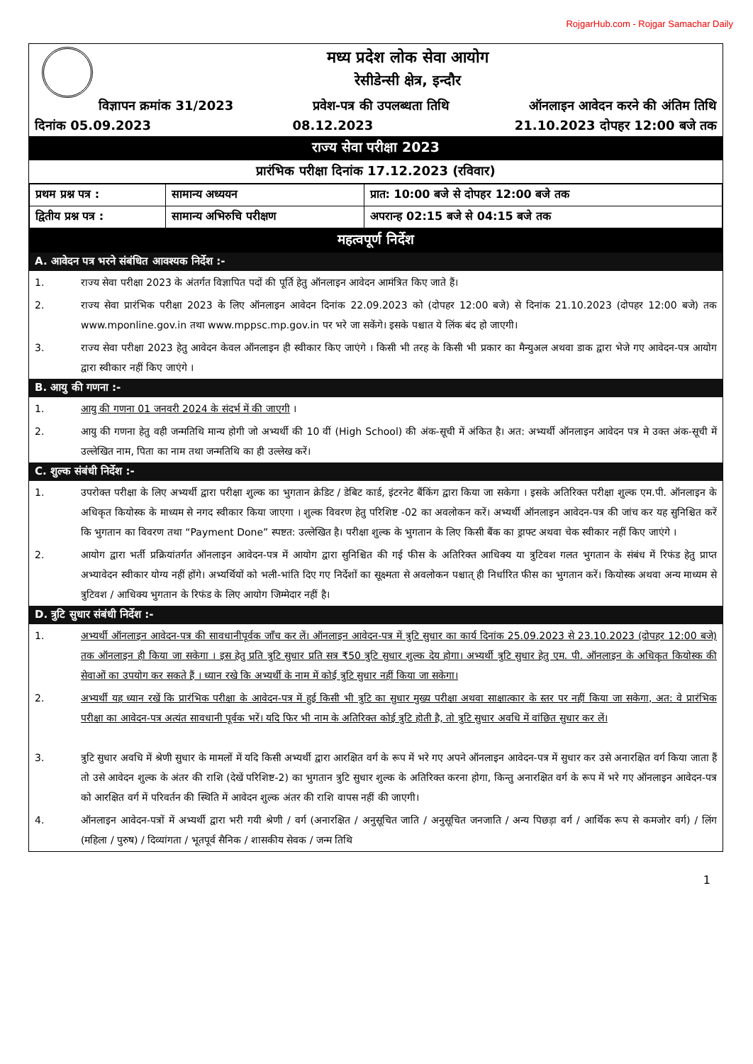RojgarHub.com - Rojgar Samachar Daily
मध्य प्रदेश लोक सेवा आयोग
रेसीडेन्सी क्षेत्र, इन्दौर
विज्ञापन क्रमांक 31/2023 प्रवेश-पत्र की उपलब्धता तिथि ऑनलाइन आवेदन करने की अंतिम तिथि
दिनांक 05.09.2023 08.12.2023 21.10.2023 दोपहर 12:00 बजे तक
राज्य सेवा परीक्षा 2023
प्रारंभिक परीक्षा दिनांक 17.12.2023 (रविवार)
| प्रथम प्रश्न पत्र : | सामान्य अध्ययन | प्रात: 10:00 बजे से दोपहर 12:00 बजे तक |
| द्वितीय प्रश्न पत्र : | सामान्य अभिरुचि परीक्षण | अपरान्ह 02:15 बजे से 04:15 बजे तक |
महत्वपूर्ण निर्देश
A. आवेदन पत्र भरने संबंधित आवश्यक निर्देश :-
1. राज्य सेवा परीक्षा 2023 के अंतर्गत विज्ञापित पदों की पूर्ति हेतु ऑनलाइन आवेदन आमंत्रित किए जाते हैं।
2. राज्य सेवा प्रारंभिक परीक्षा 2023 के लिए ऑनलाइन आवेदन दिनांक 22.09.2023 को (दोपहर 12:00 बजे) से दिनांक 21.10.2023 (दोपहर 12:00 बजे) तक www.mponline.gov.in तथा www.mppsc.mp.gov.in पर भरे जा सकेंगे। इसके पश्चात ये लिंक बंद हो जाएगी।
3. राज्य सेवा परीक्षा 2023 हेतु आवेदन केवल ऑनलाइन ही स्वीकार किए जाएंगे । किसी भी तरह के किसी भी प्रकार का मैन्युअल अथवा डाक द्वारा भेजे गए आवेदन-पत्र आयोग द्वारा स्वीकार नहीं किए जाएंगे ।
B. आयु की गणना :-
1. आयु की गणना 01 जनवरी 2024 के संदर्भ में की जाएगी ।
2. आयु की गणना हेतु वही जन्मतिथि मान्य होगी जो अभ्यर्थी की 10 वीं (High School) की अंक-सूची में अंकित है। अत: अभ्यर्थी ऑनलाइन आवेदन पत्र मे उक्त अंक-सूची में उल्लेखित नाम, पिता का नाम तथा जन्मतिथि का ही उल्लेख करें।
C. शुल्क संबंधी निर्देश :-
1. उपरोक्त परीक्षा के लिए अभ्यर्थी द्वारा परीक्षा शुल्क का भुगतान क्रेडिट / डेबिट कार्ड, इंटरनेट बैंकिंग द्वारा किया जा सकेगा । इसके अतिरिक्त परीक्षा शुल्क एम.पी. ऑनलाइन के अधिकृत कियोस्क के माध्यम से नगद स्वीकार किया जाएगा । शुल्क विवरण हेतु परिशिष्ट -02 का अवलोकन करें। अभ्यर्थी ऑनलाइन आवेदन-पत्र की जांच कर यह सुनिश्चित करें कि भुगतान का विवरण तथा “Payment Done” स्पष्टत: उल्लेखित है। परीक्षा शुल्क के भुगतान के लिए किसी बैंक का ड्राफ्ट अथवा चेक स्वीकार नहीं किए जाएंगे ।
2. आयोग द्वारा भर्ती प्रक्रियांतर्गत ऑनलाइन आवेदन-पत्र में आयोग द्वारा सुनिश्चित की गई फीस के अतिरिक्त आधिक्य या त्रुटिवश गलत भुगतान के संबंध में रिफंड हेतु प्राप्त अभ्यावेदन स्वीकार योग्य नहीं होंगे। अभ्यर्थियों को भली-भांति दिए गए निर्देशों का सूक्ष्मता से अवलोकन पश्चात् ही निर्धारित फीस का भुगतान करें। कियोस्क अथवा अन्य माध्यम से त्रुटिवश / आधिक्य भुगतान के रिफंड के लिए आयोग जिम्मेदार नहीं है।
D. त्रुटि सुधार संबंधी निर्देश :-
1. अभ्यर्थी ऑनलाइन आवेदन-पत्र की सावधानीपूर्वक जाँच कर लें। ऑनलाइन आवेदन-पत्र में त्रुटि सुधार का कार्य दिनांक 25.09.2023 से 23.10.2023 (दोपहर 12:00 बजे) तक ऑनलाइन ही किया जा सकेगा । इस हेतु प्रति त्रुटि सुधार प्रति सत्र ₹50 त्रुटि सुधार शुल्क देय होगा। अभ्यर्थी त्रुटि सुधार हेतु एम. पी. ऑनलाइन के अधिकृत कियोस्क की सेवाओं का उपयोग कर सकते हैं । ध्यान रखे कि अभ्यर्थी के नाम में कोई त्रुटि सुधार नहीं किया जा सकेगा।
2. अभ्यर्थी यह ध्यान रखें कि प्रारंभिक परीक्षा के आवेदन-पत्र में हुई किसी भी त्रुटि का सुधार मुख्य परीक्षा अथवा साक्षात्कार के स्तर पर नहीं किया जा सकेगा, अत: वे प्रारंभिक परीक्षा का आवेदन-पत्र अत्यंत सावधानी पूर्वक भरें। यदि फिर भी नाम के अतिरिक्त कोई त्रुटि होती है, तो त्रुटि सुधार अवधि में वांछित सुधार कर लें।
3. त्रुटि सुधार अवधि में श्रेणी सुधार के मामलों में यदि किसी अभ्यर्थी द्वारा आरक्षित वर्ग के रूप में भरे गए अपने ऑनलाइन आवेदन-पत्र में सुधार कर उसे अनारक्षित वर्ग किया जाता हैं तो उसे आवेदन शुल्क के अंतर की राशि (देखें परिशिष्ट-2) का भुगतान त्रुटि सुधार शुल्क के अतिरिक्त करना होगा, किन्तु अनारक्षित वर्ग के रूप में भरे गए ऑनलाइन आवेदन-पत्र को आरक्षित वर्ग में परिवर्तन की स्थिति में आवेदन शुल्क अंतर की राशि वापस नहीं की जाएगी।
4. ऑनलाइन आवेदन-पत्रों में अभ्यर्थी द्वारा भरी गयी श्रेणी / वर्ग (अनारक्षित / अनुसूचित जाति / अनुसूचित जनजाति / अन्य पिछड़ा वर्ग / आर्थिक रूप से कमजोर वर्ग) / लिंग (महिला / पुरुष) / दिव्यांगता / भूतपूर्व सैनिक / शासकीय सेवक / जन्म तिथि
1